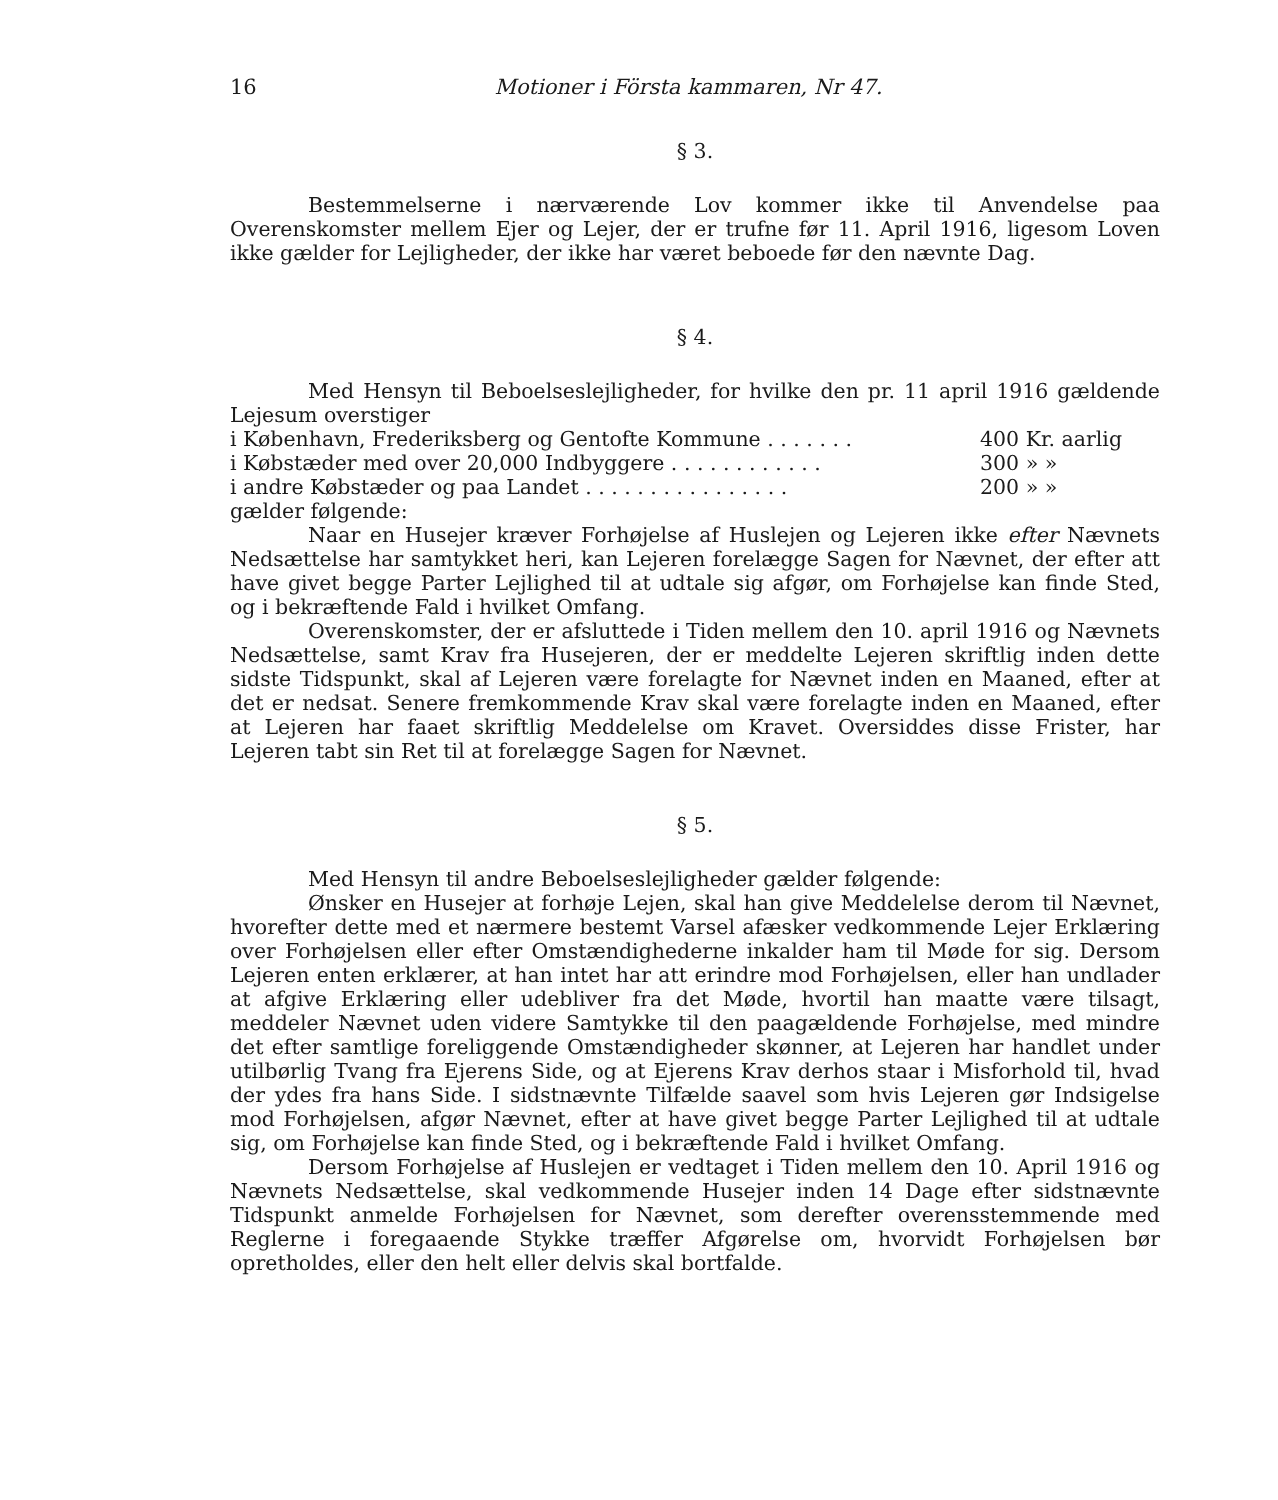16 Motioner i Första kammaren, Nr 47.
§ 3.
Bestemmelserne i nærværende Lov kommer ikke til Anvendelse paa Overenskomster mellem Ejer og Lejer, der er trufne før 11. April 1916, ligesom Loven ikke gælder for Lejligheder, der ikke har været beboede før den nævnte Dag.
§ 4.
Med Hensyn til Beboelseslejligheder, for hvilke den pr. 11 april 1916 gældende Lejesum overstiger
i København, Frederiksberg og Gentofte Kommune . . . . . . . 400 Kr. aarlig
i Købstæder med over 20,000 Indbyggere . . . . . . . . . . . . 300 » »
i andre Købstæder og paa Landet . . . . . . . . . . . . . . . . 200 » »
gælder følgende:
Naar en Husejer kræver Forhøjelse af Huslejen og Lejeren ikke efter Nævnets Nedsættelse har samtykket heri, kan Lejeren forelægge Sagen for Nævnet, der efter att have givet begge Parter Lejlighed til at udtale sig afgør, om Forhøjelse kan finde Sted, og i bekræftende Fald i hvilket Omfang.
Overenskomster, der er afsluttede i Tiden mellem den 10. april 1916 og Nævnets Nedsættelse, samt Krav fra Husejeren, der er meddelte Lejeren skriftlig inden dette sidste Tidspunkt, skal af Lejeren være forelagte for Nævnet inden en Maaned, efter at det er nedsat. Senere fremkommende Krav skal være forelagte inden en Maaned, efter at Lejeren har faaet skriftlig Meddelelse om Kravet. Oversiddes disse Frister, har Lejeren tabt sin Ret til at forelægge Sagen for Nævnet.
§ 5.
Med Hensyn til andre Beboelseslejligheder gælder følgende:
Ønsker en Husejer at forhøje Lejen, skal han give Meddelelse derom til Nævnet, hvorefter dette med et nærmere bestemt Varsel afæsker vedkommende Lejer Erklæring over Forhøjelsen eller efter Omstændighederne inkalder ham til Møde for sig. Dersom Lejeren enten erklærer, at han intet har att erindre mod Forhøjelsen, eller han undlader at afgive Erklæring eller udebliver fra det Møde, hvortil han maatte være tilsagt, meddeler Nævnet uden videre Samtykke til den paagældende Forhøjelse, med mindre det efter samtlige foreliggende Omstændigheder skønner, at Lejeren har handlet under utilbørlig Tvang fra Ejerens Side, og at Ejerens Krav derhos staar i Misforhold til, hvad der ydes fra hans Side. I sidstnævnte Tilfælde saavel som hvis Lejeren gør Indsigelse mod Forhøjelsen, afgør Nævnet, efter at have givet begge Parter Lejlighed til at udtale sig, om Forhøjelse kan finde Sted, og i bekræftende Fald i hvilket Omfang.
Dersom Forhøjelse af Huslejen er vedtaget i Tiden mellem den 10. April 1916 og Nævnets Nedsættelse, skal vedkommende Husejer inden 14 Dage efter sidstnævnte Tidspunkt anmelde Forhøjelsen for Nævnet, som derefter overensstemmende med Reglerne i foregaaende Stykke træffer Afgørelse om, hvorvidt Forhøjelsen bør opretholdes, eller den helt eller delvis skal bortfalde.